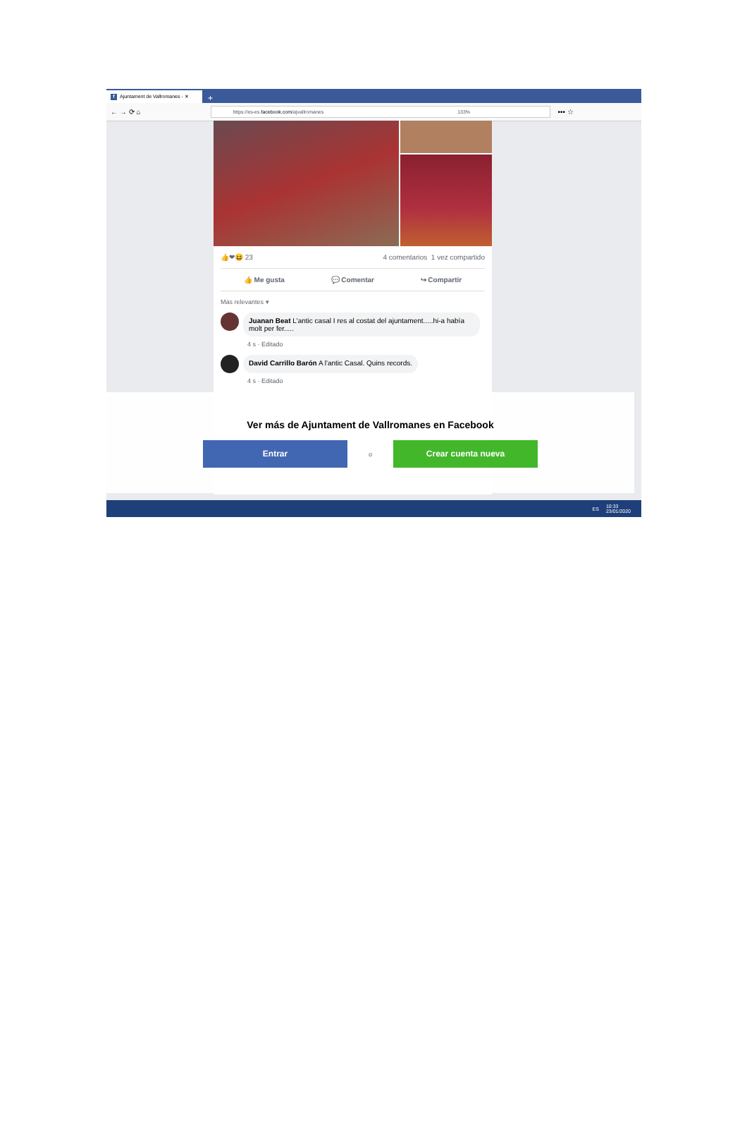f Ajuntament de Vallromanes - ✕
+
← → ⟳ ⌂
https://es-es.facebook.com/ajvallromanes 133%
••• ☆
👍❤😆 23 4 comentarios 1 vez compartido
👍 Me gusta 💬 Comentar ↪ Compartir
Más relevantes ▾
Juanan Beat L'antic casal I res al costat del ajuntament.....hi-a había molt per fer.....
4 s · Editado
David Carrillo Barón A l'antic Casal. Quins records.
4 s · Editado
Ver más de Ajuntament de Vallromanes en Facebook
Entrar
o
Crear cuenta nueva
ES 10:33
23/01/2020